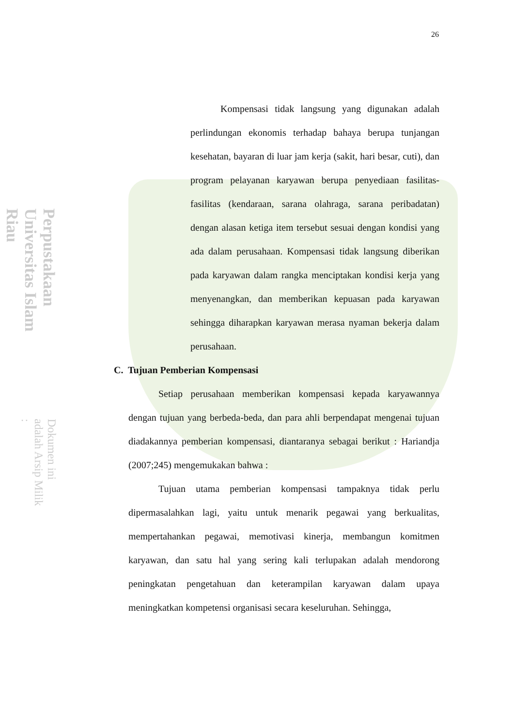Perpustakaan Universitas Islam Riau Dokumen ini adalah Arsip Milik :
26
Kompensasi tidak langsung yang digunakan adalah perlindungan ekonomis terhadap bahaya berupa tunjangan kesehatan, bayaran di luar jam kerja (sakit, hari besar, cuti), dan program pelayanan karyawan berupa penyediaan fasilitas-fasilitas (kendaraan, sarana olahraga, sarana peribadatan) dengan alasan ketiga item tersebut sesuai dengan kondisi yang ada dalam perusahaan. Kompensasi tidak langsung diberikan pada karyawan dalam rangka menciptakan kondisi kerja yang menyenangkan, dan memberikan kepuasan pada karyawan sehingga diharapkan karyawan merasa nyaman bekerja dalam perusahaan.
C. Tujuan Pemberian Kompensasi
Setiap perusahaan memberikan kompensasi kepada karyawannya dengan tujuan yang berbeda-beda, dan para ahli berpendapat mengenai tujuan diadakannya pemberian kompensasi, diantaranya sebagai berikut : Hariandja (2007;245) mengemukakan bahwa :
Tujuan utama pemberian kompensasi tampaknya tidak perlu dipermasalahkan lagi, yaitu untuk menarik pegawai yang berkualitas, mempertahankan pegawai, memotivasi kinerja, membangun komitmen karyawan, dan satu hal yang sering kali terlupakan adalah mendorong peningkatan pengetahuan dan keterampilan karyawan dalam upaya meningkatkan kompetensi organisasi secara keseluruhan. Sehingga,